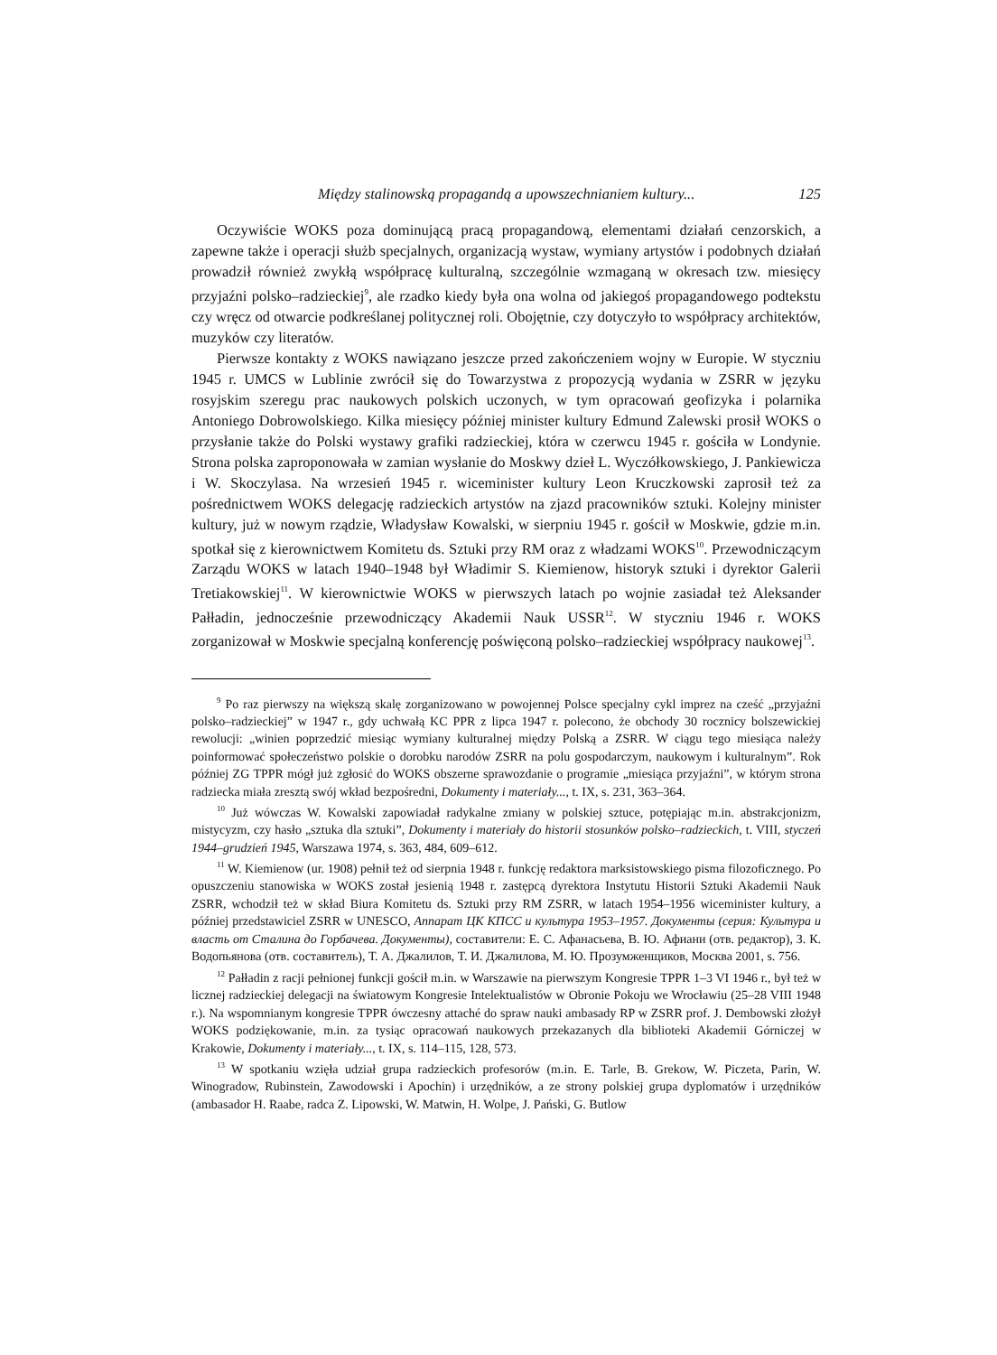Między stalinowską propagandą a upowszechnianiem kultury... 125
Oczywiście WOKS poza dominującą pracą propagandową, elementami działań cenzorskich, a zapewne także i operacji służb specjalnych, organizacją wystaw, wymiany artystów i podobnych działań prowadził również zwykłą współpracę kulturalną, szczególnie wzmaganą w okresach tzw. miesięcy przyjaźni polsko–radzieckiej<sup>9</sup>, ale rzadko kiedy była ona wolna od jakiegoś propagandowego podtekstu czy wręcz od otwarcie podkreślanej politycznej roli. Obojętnie, czy dotyczyło to współpracy architektów, muzyków czy literatów.
Pierwsze kontakty z WOKS nawiązano jeszcze przed zakończeniem wojny w Europie. W styczniu 1945 r. UMCS w Lublinie zwrócił się do Towarzystwa z propozycją wydania w ZSRR w języku rosyjskim szeregu prac naukowych polskich uczonych, w tym opracowań geofizyka i polarnika Antoniego Dobrowolskiego. Kilka miesięcy później minister kultury Edmund Zalewski prosił WOKS o przysłanie także do Polski wystawy grafiki radzieckiej, która w czerwcu 1945 r. gościła w Londynie. Strona polska zaproponowała w zamian wysłanie do Moskwy dzieł L. Wyczółkowskiego, J. Pankiewicza i W. Skoczylasa. Na wrzesień 1945 r. wiceminister kultury Leon Kruczkowski zaprosił też za pośrednictwem WOKS delegację radzieckich artystów na zjazd pracowników sztuki. Kolejny minister kultury, już w nowym rządzie, Władysław Kowalski, w sierpniu 1945 r. gościł w Moskwie, gdzie m.in. spotkał się z kierownictwem Komitetu ds. Sztuki przy RM oraz z władzami WOKS<sup>10</sup>. Przewodniczącym Zarządu WOKS w latach 1940–1948 był Władimir S. Kiemienow, historyk sztuki i dyrektor Galerii Tretiakowskiej<sup>11</sup>. W kierownictwie WOKS w pierwszych latach po wojnie zasiadał też Aleksander Pałładin, jednocześnie przewodniczący Akademii Nauk USSR<sup>12</sup>. W styczniu 1946 r. WOKS zorganizował w Moskwie specjalną konferencję poświęconą polsko–radzieckiej współpracy naukowej<sup>13</sup>.
<sup>9</sup> Po raz pierwszy na większą skalę zorganizowano w powojennej Polsce specjalny cykl imprez na cześć „przyjaźni polsko–radzieckiej” w 1947 r., gdy uchwałą KC PPR z lipca 1947 r. polecono, że obchody 30 rocznicy bolszewickiej rewolucji: „winien poprzedzić miesiąc wymiany kulturalnej między Polską a ZSRR. W ciągu tego miesiąca należy poinformować społeczeństwo polskie o dorobku narodów ZSRR na polu gospodarczym, naukowym i kulturalnym”. Rok później ZG TPPR mógł już zgłosić do WOKS obszerne sprawozdanie o programie „miesiąca przyjaźni”, w którym strona radziecka miała zresztą swój wkład bezpośredni, Dokumenty i materiały..., t. IX, s. 231, 363–364.
<sup>10</sup> Już wówczas W. Kowalski zapowiadał radykalne zmiany w polskiej sztuce, potępiając m.in. abstrakcjonizm, mistycyzm, czy hasło „sztuka dla sztuki”, Dokumenty i materiały do historii stosunków polsko–radzieckich, t. VIII, styczeń 1944–grudzień 1945, Warszawa 1974, s. 363, 484, 609–612.
<sup>11</sup> W. Kiemienow (ur. 1908) pełnił też od sierpnia 1948 r. funkcję redaktora marksistowskiego pisma filozoficznego. Po opuszczeniu stanowiska w WOKS został jesienią 1948 r. zastępcą dyrektora Instytutu Historii Sztuki Akademii Nauk ZSRR, wchodził też w skład Biura Komitetu ds. Sztuki przy RM ZSRR, w latach 1954–1956 wiceminister kultury, a później przedstawiciel ZSRR w UNESCO, Аппарат ЦК КПСС и культура 1953–1957. Документы (серия: Культура и власть от Сталина до Горбачева. Документы), составители: Е. С. Афанасьева, В. Ю. Афиани (отв. редактор), З. К. Водопьянова (отв. составитель), Т. А. Джалилов, Т. И. Джалилова, М. Ю. Прозумженщиков, Москва 2001, s. 756.
<sup>12</sup> Pałładin z racji pełnionej funkcji gościł m.in. w Warszawie na pierwszym Kongresie TPPR 1–3 VI 1946 r., był też w licznej radzieckiej delegacji na światowym Kongresie Intelektualistów w Obronie Pokoju we Wrocławiu (25–28 VIII 1948 r.). Na wspomnianym kongresie TPPR ówczesny attaché do spraw nauki ambasady RP w ZSRR prof. J. Dembowski złożył WOKS podziękowanie, m.in. za tysiąc opracowań naukowych przekazanych dla biblioteki Akademii Górniczej w Krakowie, Dokumenty i materiały..., t. IX, s. 114–115, 128, 573.
<sup>13</sup> W spotkaniu wzięła udział grupa radzieckich profesorów (m.in. E. Tarle, B. Grekow, W. Piczeta, Parin, W. Winogradow, Rubinstein, Zawodowski i Apochin) i urzędników, a ze strony polskiej grupa dyplomatów i urzędników (ambasador H. Raabe, radca Z. Lipowski, W. Matwin, H. Wolpe, J. Pański, G. Butlow